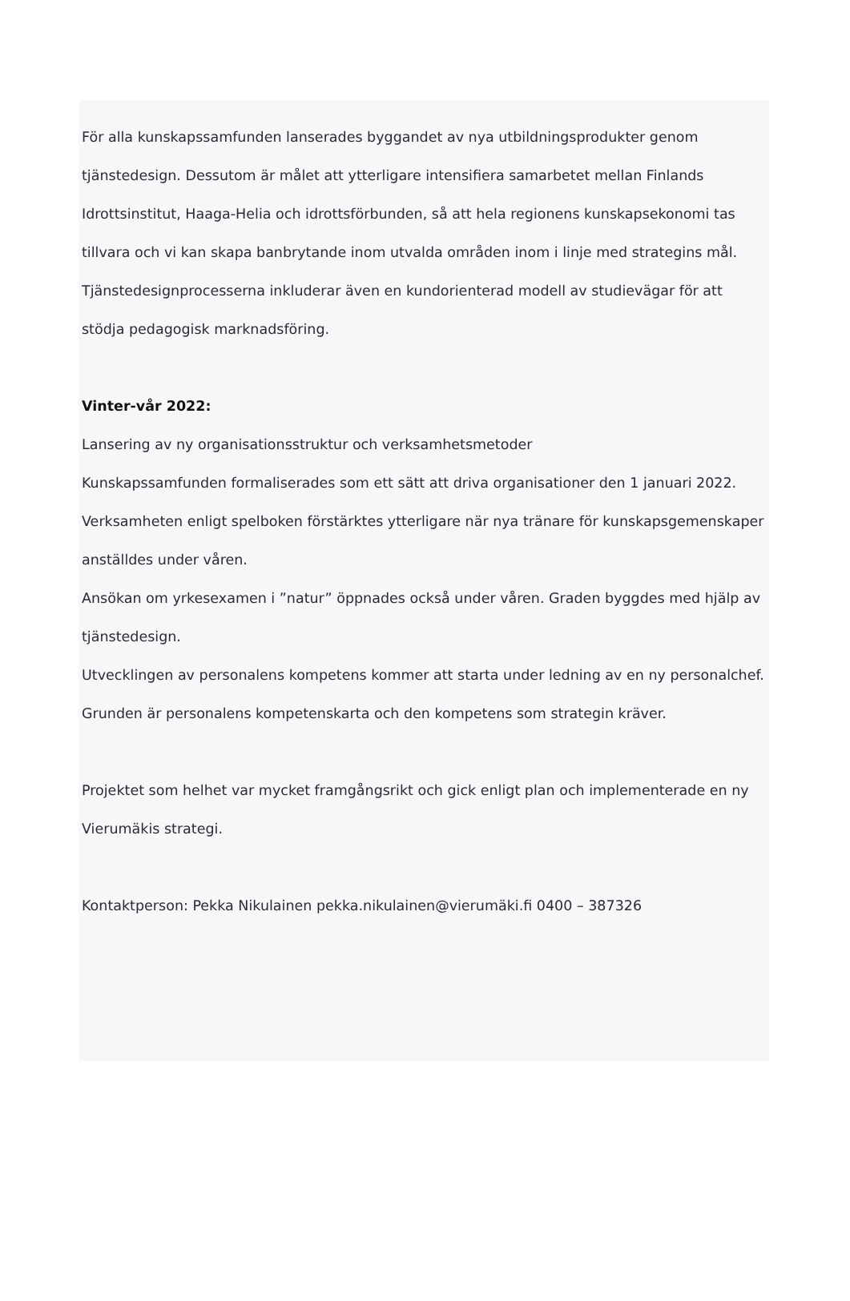För alla kunskapssamfunden lanserades byggandet av nya utbildningsprodukter genom tjänstedesign. Dessutom är målet att ytterligare intensifiera samarbetet mellan Finlands Idrottsinstitut, Haaga-Helia och idrottsförbunden, så att hela regionens kunskapsekonomi tas tillvara och vi kan skapa banbrytande inom utvalda områden inom i linje med strategins mål.
Tjänstedesignprocesserna inkluderar även en kundorienterad modell av studievägar för att stödja pedagogisk marknadsföring.
Vinter-vår 2022:
Lansering av ny organisationsstruktur och verksamhetsmetoder
Kunskapssamfunden formaliserades som ett sätt att driva organisationer den 1 januari 2022. Verksamheten enligt spelboken förstärktes ytterligare när nya tränare för kunskapsgemenskaper anställdes under våren.
Ansökan om yrkesexamen i ”natur” öppnades också under våren. Graden byggdes med hjälp av tjänstedesign.
Utvecklingen av personalens kompetens kommer att starta under ledning av en ny personalchef. Grunden är personalens kompetenskarta och den kompetens som strategin kräver.
Projektet som helhet var mycket framgångsrikt och gick enligt plan och implementerade en ny Vierumäkis strategi.
Kontaktperson: Pekka Nikulainen pekka.nikulainen@vierumäki.fi 0400 – 387326